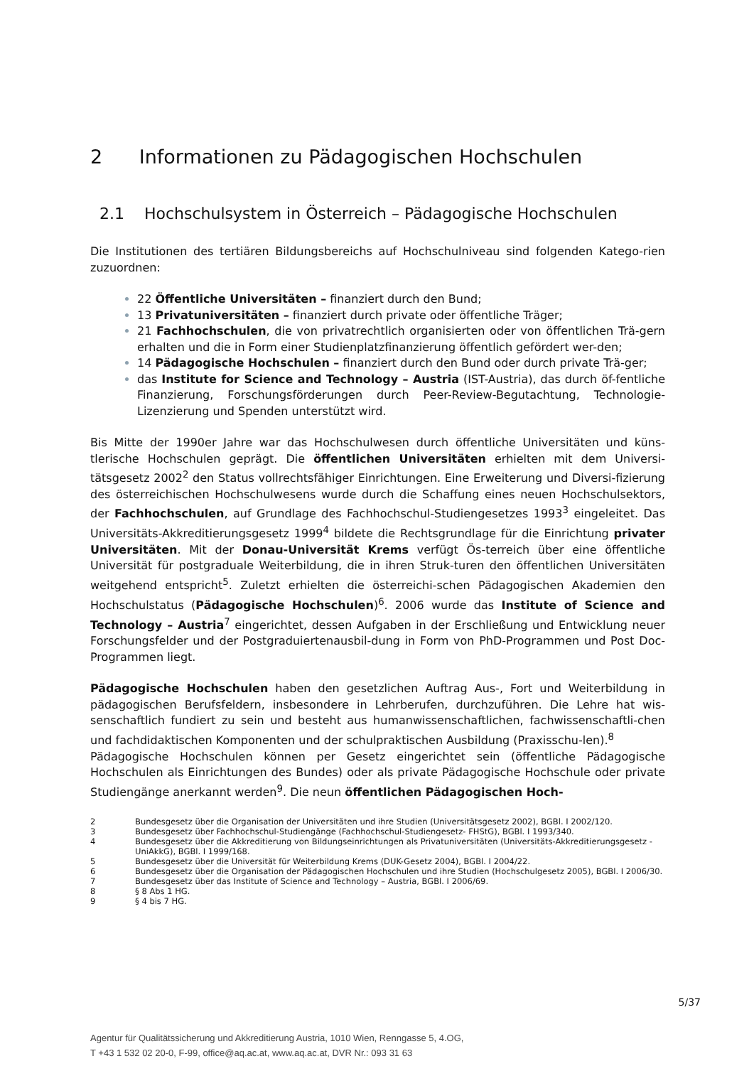2 Informationen zu Pädagogischen Hochschulen
2.1 Hochschulsystem in Österreich – Pädagogische Hochschulen
Die Institutionen des tertiären Bildungsbereichs auf Hochschulniveau sind folgenden Katego-rien zuzuordnen:
22 Öffentliche Universitäten – finanziert durch den Bund;
13 Privatuniversitäten – finanziert durch private oder öffentliche Träger;
21 Fachhochschulen, die von privatrechtlich organisierten oder von öffentlichen Trä-gern erhalten und die in Form einer Studienplatzfinanzierung öffentlich gefördert wer-den;
14 Pädagogische Hochschulen – finanziert durch den Bund oder durch private Trä-ger;
das Institute for Science and Technology – Austria (IST-Austria), das durch öf-fentliche Finanzierung, Forschungsförderungen durch Peer-Review-Begutachtung, Technologie-Lizenzierung und Spenden unterstützt wird.
Bis Mitte der 1990er Jahre war das Hochschulwesen durch öffentliche Universitäten und küns-tlerische Hochschulen geprägt. Die öffentlichen Universitäten erhielten mit dem Universi-tätsgesetz 2002<sup>2</sup> den Status vollrechtsfähiger Einrichtungen. Eine Erweiterung und Diversi-fizierung des österreichischen Hochschulwesens wurde durch die Schaffung eines neuen Hochschulsektors, der Fachhochschulen, auf Grundlage des Fachhochschul-Studiengesetzes 1993<sup>3</sup> eingeleitet. Das Universitäts-Akkreditierungsgesetz 1999<sup>4</sup> bildete die Rechtsgrundlage für die Einrichtung privater Universitäten. Mit der Donau-Universität Krems verfügt Ös-terreich über eine öffentliche Universität für postgraduale Weiterbildung, die in ihren Struk-turen den öffentlichen Universitäten weitgehend entspricht<sup>5</sup>. Zuletzt erhielten die österreichi-schen Pädagogischen Akademien den Hochschulstatus (Pädagogische Hochschulen)<sup>6</sup>. 2006 wurde das Institute of Science and Technology – Austria<sup>7</sup> eingerichtet, dessen Aufgaben in der Erschließung und Entwicklung neuer Forschungsfelder und der Postgraduiertenausbil-dung in Form von PhD-Programmen und Post Doc-Programmen liegt.
Pädagogische Hochschulen haben den gesetzlichen Auftrag Aus-, Fort und Weiterbildung in pädagogischen Berufsfeldern, insbesondere in Lehrberufen, durchzuführen. Die Lehre hat wis-senschaftlich fundiert zu sein und besteht aus humanwissenschaftlichen, fachwissenschaftli-chen und fachdidaktischen Komponenten und der schulpraktischen Ausbildung (Praxisschu-len).<sup>8</sup>
Pädagogische Hochschulen können per Gesetz eingerichtet sein (öffentliche Pädagogische Hochschulen als Einrichtungen des Bundes) oder als private Pädagogische Hochschule oder private Studiengänge anerkannt werden<sup>9</sup>. Die neun öffentlichen Pädagogischen Hoch-
2 Bundesgesetz über die Organisation der Universitäten und ihre Studien (Universitätsgesetz 2002), BGBl. I 2002/120.
3 Bundesgesetz über Fachhochschul-Studiengänge (Fachhochschul-Studiengesetz- FHStG), BGBl. I 1993/340.
4 Bundesgesetz über die Akkreditierung von Bildungseinrichtungen als Privatuniversitäten (Universitäts-Akkreditierungsgesetz - UniAkkG), BGBl. I 1999/168.
5 Bundesgesetz über die Universität für Weiterbildung Krems (DUK-Gesetz 2004), BGBl. I 2004/22.
6 Bundesgesetz über die Organisation der Pädagogischen Hochschulen und ihre Studien (Hochschulgesetz 2005), BGBl. I 2006/30.
7 Bundesgesetz über das Institute of Science and Technology – Austria, BGBl. I 2006/69.
8 § 8 Abs 1 HG.
9 § 4 bis 7 HG.
5/37
Agentur für Qualitätssicherung und Akkreditierung Austria, 1010 Wien, Renngasse 5, 4.OG,
T +43 1 532 02 20-0, F-99, office@aq.ac.at, www.aq.ac.at, DVR Nr.: 093 31 63